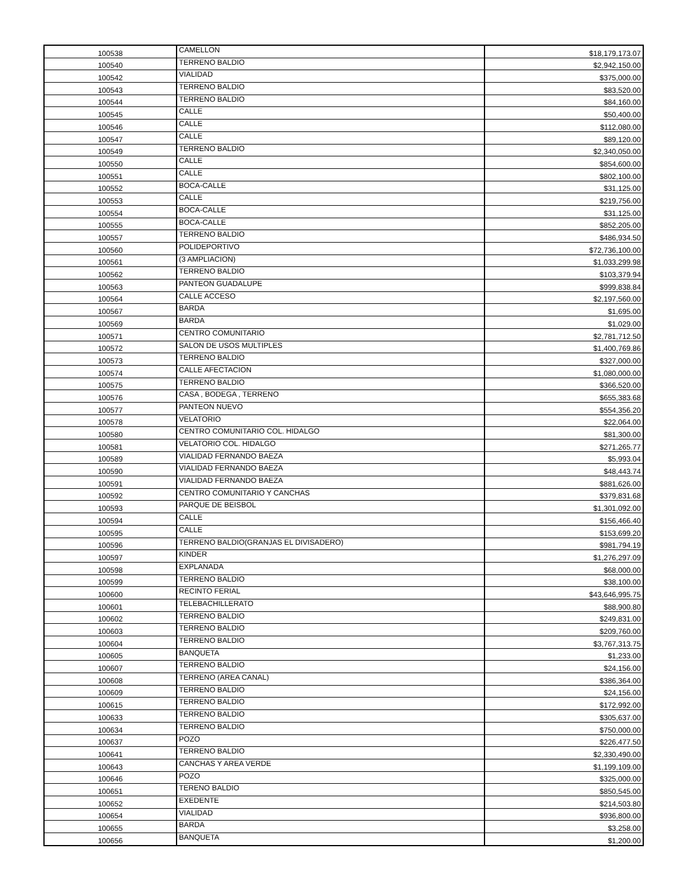| 100538 | CAMELLON | $18,179,173.07 |
| 100540 | TERRENO BALDIO | $2,942,150.00 |
| 100542 | VIALIDAD | $375,000.00 |
| 100543 | TERRENO BALDIO | $83,520.00 |
| 100544 | TERRENO BALDIO | $84,160.00 |
| 100545 | CALLE | $50,400.00 |
| 100546 | CALLE | $112,080.00 |
| 100547 | CALLE | $89,120.00 |
| 100549 | TERRENO BALDIO | $2,340,050.00 |
| 100550 | CALLE | $854,600.00 |
| 100551 | CALLE | $802,100.00 |
| 100552 | BOCA-CALLE | $31,125.00 |
| 100553 | CALLE | $219,756.00 |
| 100554 | BOCA-CALLE | $31,125.00 |
| 100555 | BOCA-CALLE | $852,205.00 |
| 100557 | TERRENO BALDIO | $486,934.50 |
| 100560 | POLIDEPORTIVO | $72,736,100.00 |
| 100561 | (3 AMPLIACION) | $1,033,299.98 |
| 100562 | TERRENO BALDIO | $103,379.94 |
| 100563 | PANTEON GUADALUPE | $999,838.84 |
| 100564 | CALLE ACCESO | $2,197,560.00 |
| 100567 | BARDA | $1,695.00 |
| 100569 | BARDA | $1,029.00 |
| 100571 | CENTRO COMUNITARIO | $2,781,712.50 |
| 100572 | SALON DE USOS MULTIPLES | $1,400,769.86 |
| 100573 | TERRENO BALDIO | $327,000.00 |
| 100574 | CALLE AFECTACION | $1,080,000.00 |
| 100575 | TERRENO BALDIO | $366,520.00 |
| 100576 | CASA , BODEGA , TERRENO | $655,383.68 |
| 100577 | PANTEON NUEVO | $554,356.20 |
| 100578 | VELATORIO | $22,064.00 |
| 100580 | CENTRO COMUNITARIO COL. HIDALGO | $81,300.00 |
| 100581 | VELATORIO COL. HIDALGO | $271,265.77 |
| 100589 | VIALIDAD FERNANDO BAEZA | $5,993.04 |
| 100590 | VIALIDAD FERNANDO BAEZA | $48,443.74 |
| 100591 | VIALIDAD FERNANDO BAEZA | $881,626.00 |
| 100592 | CENTRO COMUNITARIO Y CANCHAS | $379,831.68 |
| 100593 | PARQUE DE BEISBOL | $1,301,092.00 |
| 100594 | CALLE | $156,466.40 |
| 100595 | CALLE | $153,699.20 |
| 100596 | TERRENO BALDIO(GRANJAS EL DIVISADERO) | $981,794.19 |
| 100597 | KINDER | $1,276,297.09 |
| 100598 | EXPLANADA | $68,000.00 |
| 100599 | TERRENO BALDIO | $38,100.00 |
| 100600 | RECINTO FERIAL | $43,646,995.75 |
| 100601 | TELEBACHILLERATO | $88,900.80 |
| 100602 | TERRENO BALDIO | $249,831.00 |
| 100603 | TERRENO BALDIO | $209,760.00 |
| 100604 | TERRENO BALDIO | $3,767,313.75 |
| 100605 | BANQUETA | $1,233.00 |
| 100607 | TERRENO BALDIO | $24,156.00 |
| 100608 | TERRENO (AREA CANAL) | $386,364.00 |
| 100609 | TERRENO BALDIO | $24,156.00 |
| 100615 | TERRENO BALDIO | $172,992.00 |
| 100633 | TERRENO BALDIO | $305,637.00 |
| 100634 | TERRENO BALDIO | $750,000.00 |
| 100637 | POZO | $226,477.50 |
| 100641 | TERRENO BALDIO | $2,330,490.00 |
| 100643 | CANCHAS Y AREA VERDE | $1,199,109.00 |
| 100646 | POZO | $325,000.00 |
| 100651 | TERENO BALDIO | $850,545.00 |
| 100652 | EXEDENTE | $214,503.80 |
| 100654 | VIALIDAD | $936,800.00 |
| 100655 | BARDA | $3,258.00 |
| 100656 | BANQUETA | $1,200.00 |